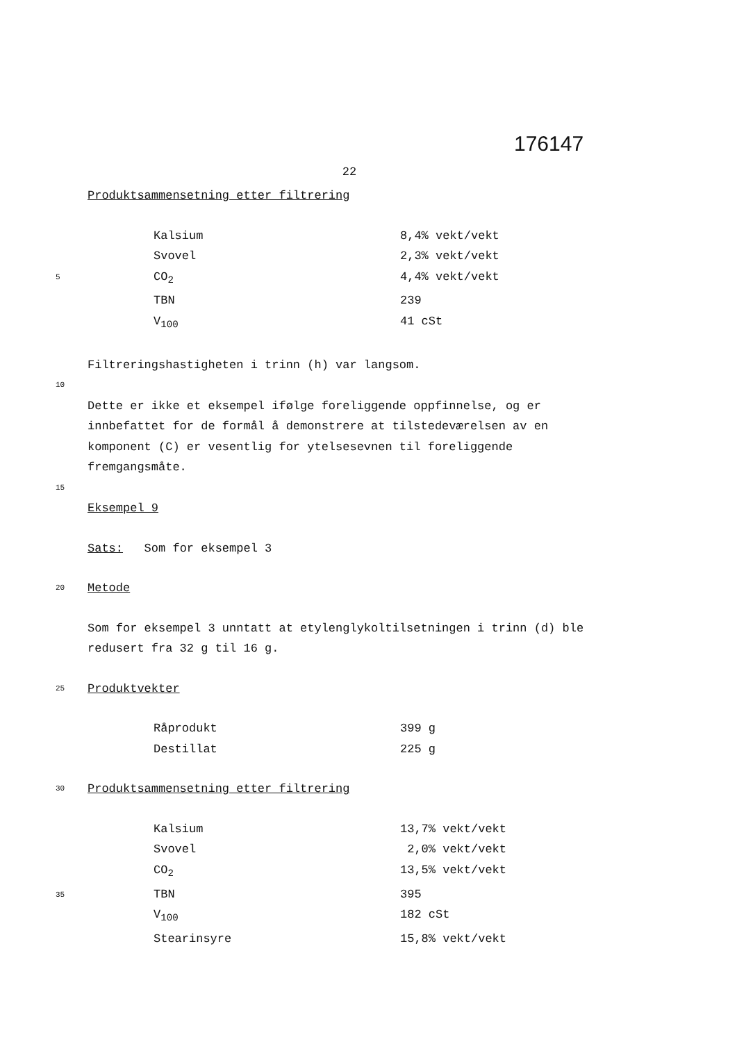176147
22
Produktsammensetning etter filtrering
| Kalsium | 8,4% vekt/vekt |
| Svovel | 2,3% vekt/vekt |
| CO<sub>2</sub> | 4,4% vekt/vekt |
| TBN | 239 |
| V<sub>100</sub> | 41 cSt |
5
Filtreringshastigheten i trinn (h) var langsom.
10
Dette er ikke et eksempel ifølge foreliggende oppfinnelse, og er innbefattet for de formål å demonstrere at tilstedeværelsen av en komponent (C) er vesentlig for ytelsesevnen til foreliggende fremgangsmåte.
15
Eksempel 9
Sats: Som for eksempel 3
20 Metode
Som for eksempel 3 unntatt at etylenglykoltilsetningen i trinn (d) ble redusert fra 32 g til 16 g.
25 Produktvekter
| Råprodukt | 399 g |
| Destillat | 225 g |
30 Produktsammensetning etter filtrering
| Kalsium | 13,7% vekt/vekt |
| Svovel | 2,0% vekt/vekt |
| CO<sub>2</sub> | 13,5% vekt/vekt |
| TBN | 395 |
| V<sub>100</sub> | 182 cSt |
| Stearinsyre | 15,8% vekt/vekt |
35